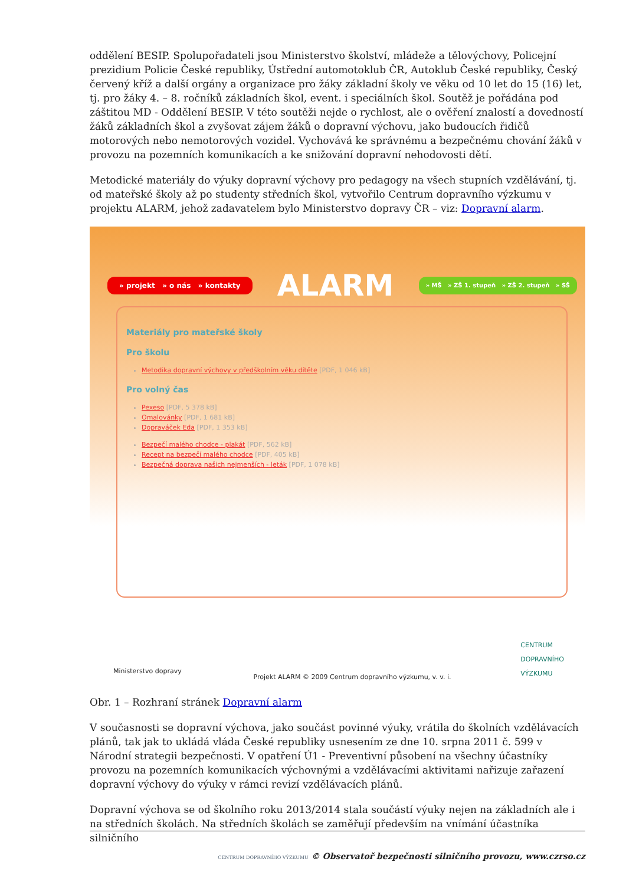oddělení BESIP. Spolupořadateli jsou Ministerstvo školství, mládeže a tělovýchovy, Policejní prezidium Policie České republiky, Ústřední automotoklub ČR, Autoklub České republiky, Český červený kříž a další orgány a organizace pro žáky základní školy ve věku od 10 let do 15 (16) let, tj. pro žáky 4. – 8. ročníků základních škol, event. i speciálních škol. Soutěž je pořádána pod záštitou MD - Oddělení BESIP. V této soutěži nejde o rychlost, ale o ověření znalostí a dovedností žáků základních škol a zvyšovat zájem žáků o dopravní výchovu, jako budoucích řidičů motorových nebo nemotorových vozidel. Vychovává ke správnému a bezpečnému chování žáků v provozu na pozemních komunikacích a ke snižování dopravní nehodovosti dětí.
Metodické materiály do výuky dopravní výchovy pro pedagogy na všech stupních vzdělávání, tj. od mateřské školy až po studenty středních škol, vytvořilo Centrum dopravního výzkumu v projektu ALARM, jehož zadavatelem bylo Ministerstvo dopravy ČR – viz: Dopravní alarm.
» projekt » o nás » kontakty ALARM » MŠ » ZŠ 1. stupeň » ZŠ 2. stupeň » SŠ
Materiály pro mateřské školy
Pro školu
Metodika dopravní výchovy v předškolním věku dítěte [PDF, 1 046 kB]
Pro volný čas
Pexeso [PDF, 5 378 kB]
Omalovánky [PDF, 1 681 kB]
Dopraváček Eda [PDF, 1 353 kB]
Bezpečí malého chodce - plakát [PDF, 562 kB]
Recept na bezpečí malého chodce [PDF, 405 kB]
Bezpečná doprava našich nejmenších - leták [PDF, 1 078 kB]
Ministerstvo dopravy Projekt ALARM © 2009 Centrum dopravního výzkumu, v. v. i. CENTRUM
DOPRAVNÍHO
VÝZKUMU
Obr. 1 – Rozhraní stránek Dopravní alarm
V současnosti se dopravní výchova, jako součást povinné výuky, vrátila do školních vzdělávacích plánů, tak jak to ukládá vláda České republiky usnesením ze dne 10. srpna 2011 č. 599 v Národní strategii bezpečnosti. V opatření Ú1 - Preventivní působení na všechny účastníky provozu na pozemních komunikacích výchovnými a vzdělávacími aktivitami nařizuje zařazení dopravní výchovy do výuky v rámci revizí vzdělávacích plánů.
Dopravní výchova se od školního roku 2013/2014 stala součástí výuky nejen na základních ale i na středních školách. Na středních školách se zaměřují především na vnímání účastníka silničního
CENTRUM DOPRAVNÍHO VÝZKUMU © Observatoř bezpečnosti silničního provozu, www.czrso.cz